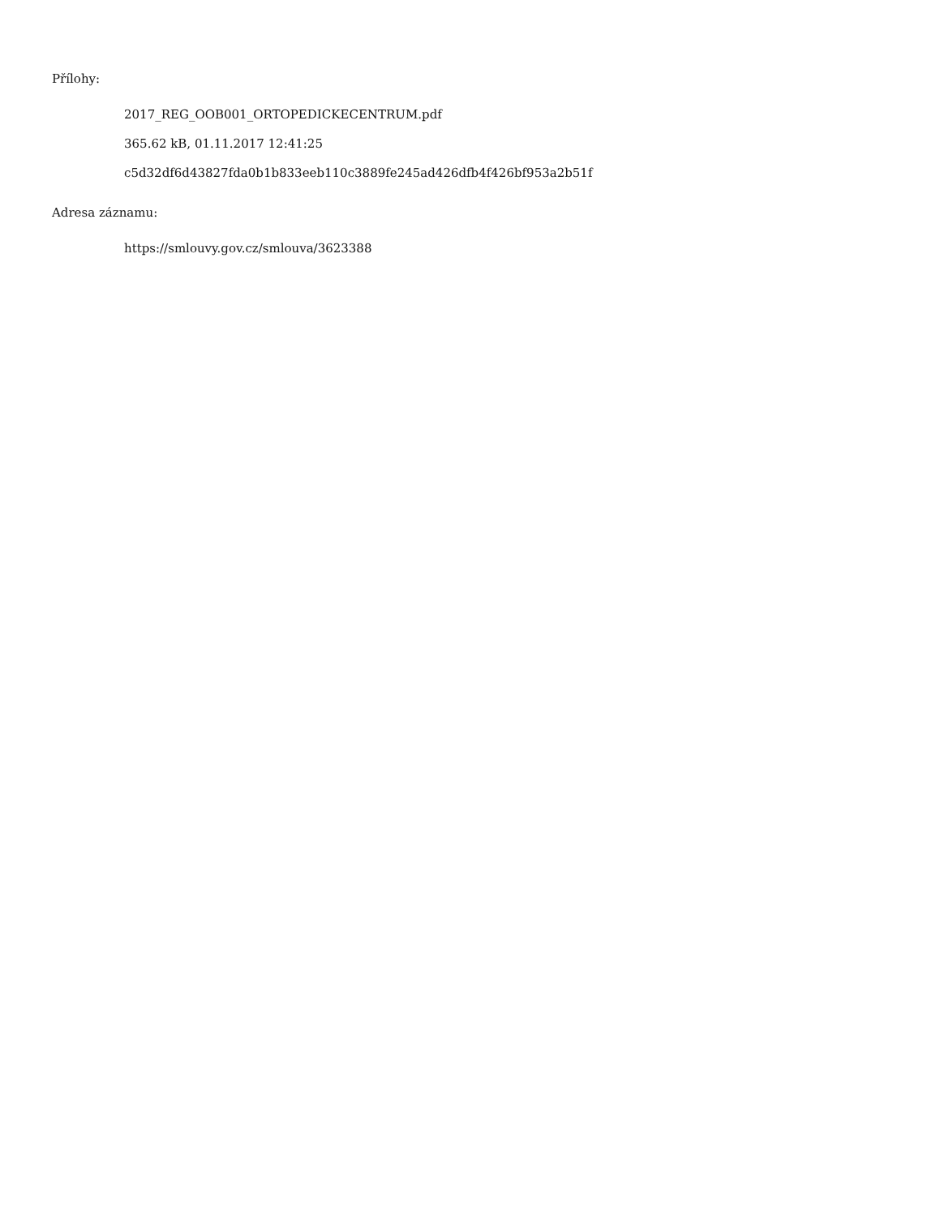Přílohy:
2017_REG_OOB001_ORTOPEDICKECENTRUM.pdf
365.62 kB, 01.11.2017 12:41:25
c5d32df6d43827fda0b1b833eeb110c3889fe245ad426dfb4f426bf953a2b51f
Adresa záznamu:
https://smlouvy.gov.cz/smlouva/3623388